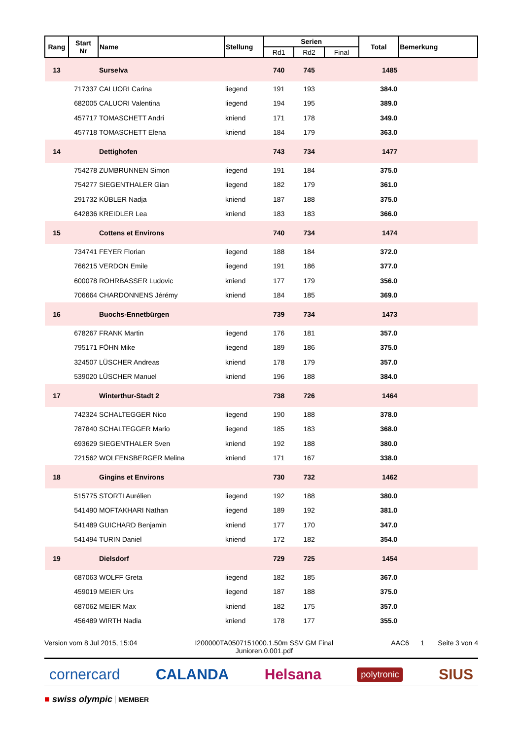| Rang | Start Nr | Name | Stellung | Serien | | | Total | Bemerkung |
| --- | --- | --- | --- | --- | --- | --- | --- | --- |
| | | | | Rd1 | Rd2 | Final | | |
| 13 | | Surselva | | 740 | 745 | | 1485 | |
| | 717337 | CALUORI Carina | liegend | 191 | 193 | | 384.0 | |
| | 682005 | CALUORI Valentina | liegend | 194 | 195 | | 389.0 | |
| | 457717 | TOMASCHETT Andri | kniend | 171 | 178 | | 349.0 | |
| | 457718 | TOMASCHETT Elena | kniend | 184 | 179 | | 363.0 | |
| 14 | | Dettighofen | | 743 | 734 | | 1477 | |
| | 754278 | ZUMBRUNNEN Simon | liegend | 191 | 184 | | 375.0 | |
| | 754277 | SIEGENTHALER Gian | liegend | 182 | 179 | | 361.0 | |
| | 291732 | KÜBLER Nadja | kniend | 187 | 188 | | 375.0 | |
| | 642836 | KREIDLER Lea | kniend | 183 | 183 | | 366.0 | |
| 15 | | Cottens et Environs | | 740 | 734 | | 1474 | |
| | 734741 | FEYER Florian | liegend | 188 | 184 | | 372.0 | |
| | 766215 | VERDON Emile | liegend | 191 | 186 | | 377.0 | |
| | 600078 | ROHRBASSER Ludovic | kniend | 177 | 179 | | 356.0 | |
| | 706664 | CHARDONNENS Jérémy | kniend | 184 | 185 | | 369.0 | |
| 16 | | Buochs-Ennetbürgen | | 739 | 734 | | 1473 | |
| | 678267 | FRANK Martin | liegend | 176 | 181 | | 357.0 | |
| | 795171 | FÖHN Mike | liegend | 189 | 186 | | 375.0 | |
| | 324507 | LÜSCHER Andreas | kniend | 178 | 179 | | 357.0 | |
| | 539020 | LÜSCHER Manuel | kniend | 196 | 188 | | 384.0 | |
| 17 | | Winterthur-Stadt 2 | | 738 | 726 | | 1464 | |
| | 742324 | SCHALTEGGER Nico | liegend | 190 | 188 | | 378.0 | |
| | 787840 | SCHALTEGGER Mario | liegend | 185 | 183 | | 368.0 | |
| | 693629 | SIEGENTHALER Sven | kniend | 192 | 188 | | 380.0 | |
| | 721562 | WOLFENSBERGER Melina | kniend | 171 | 167 | | 338.0 | |
| 18 | | Gingins et Environs | | 730 | 732 | | 1462 | |
| | 515775 | STORTI Aurélien | liegend | 192 | 188 | | 380.0 | |
| | 541490 | MOFTAKHARI Nathan | liegend | 189 | 192 | | 381.0 | |
| | 541489 | GUICHARD Benjamin | kniend | 177 | 170 | | 347.0 | |
| | 541494 | TURIN Daniel | kniend | 172 | 182 | | 354.0 | |
| 19 | | Dielsdorf | | 729 | 725 | | 1454 | |
| | 687063 | WOLFF Greta | liegend | 182 | 185 | | 367.0 | |
| | 459019 | MEIER Urs | liegend | 187 | 188 | | 375.0 | |
| | 687062 | MEIER Max | kniend | 182 | 175 | | 357.0 | |
| | 456489 | WIRTH Nadia | kniend | 178 | 177 | | 355.0 | |
Version vom 8 Jul 2015, 15:04 I200000TA0507151000.1.50m SSV GM Final
Junioren.0.001.pdf
AAC6 1 Seite 3 von 4
cornercard CALANDA Helsana polytronic SIUS
■ swiss olympic MEMBER